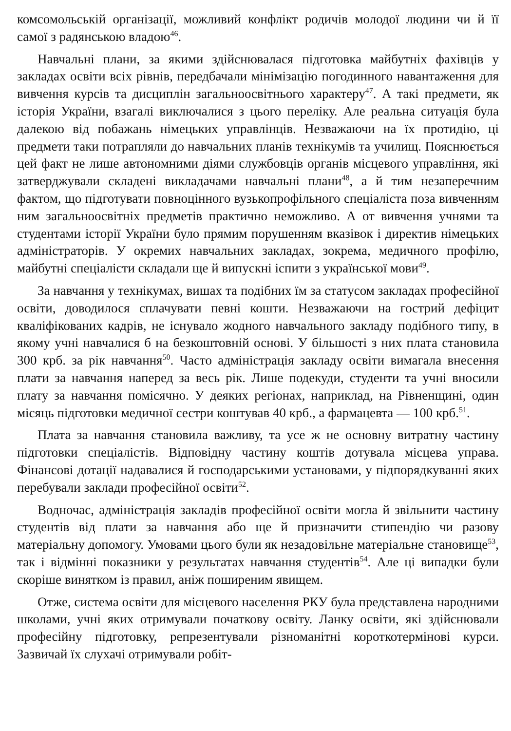комсомольській організації, можливий конфлікт родичів молодої людини чи й її самої з радянською владою<sup>46</sup>.
Навчальні плани, за якими здійснювалася підготовка майбутніх фахівців у закладах освіти всіх рівнів, передбачали мінімізацію погодинного навантаження для вивчення курсів та дисциплін загальноосвітнього характеру<sup>47</sup>. А такі предмети, як історія України, взагалі виключалися з цього переліку. Але реальна ситуація була далекою від побажань німецьких управлінців. Незважаючи на їх протидію, ці предмети таки потрапляли до навчальних планів технікумів та училищ. Пояснюється цей факт не лише автономними діями службовців органів місцевого управління, які затверджували складені викладачами навчальні плани<sup>48</sup>, а й тим незаперечним фактом, що підготувати повноцінного вузькопрофільного спеціаліста поза вивченням ним загальноосвітніх предметів практично неможливо. А от вивчення учнями та студентами історії України було прямим порушенням вказівок і директив німецьких адміністраторів. У окремих навчальних закладах, зокрема, медичного профілю, майбутні спеціалісти складали ще й випускні іспити з української мови<sup>49</sup>.
За навчання у технікумах, вишах та подібних їм за статусом закладах професійної освіти, доводилося сплачувати певні кошти. Незважаючи на гострий дефіцит кваліфікованих кадрів, не існувало жодного навчального закладу подібного типу, в якому учні навчалися б на безкоштовній основі. У більшості з них плата становила 300 крб. за рік навчання<sup>50</sup>. Часто адміністрація закладу освіти вимагала внесення плати за навчання наперед за весь рік. Лише подекуди, студенти та учні вносили плату за навчання помісячно. У деяких регіонах, наприклад, на Рівненщині, один місяць підготовки медичної сестри коштував 40 крб., а фармацевта — 100 крб.<sup>51</sup>.
Плата за навчання становила важливу, та усе ж не основну витратну частину підготовки спеціалістів. Відповідну частину коштів дотувала місцева управа. Фінансові дотації надавалися й господарськими установами, у підпорядкуванні яких перебували заклади професійної освіти<sup>52</sup>.
Водночас, адміністрація закладів професійної освіти могла й звільнити частину студентів від плати за навчання або ще й призначити стипендію чи разову матеріальну допомогу. Умовами цього були як незадовільне матеріальне становище<sup>53</sup>, так і відмінні показники у результатах навчання студентів<sup>54</sup>. Але ці випадки були скоріше винятком із правил, аніж поширеним явищем.
Отже, система освіти для місцевого населення РКУ була представлена народними школами, учні яких отримували початкову освіту. Ланку освіти, які здійснювали професійну підготовку, репрезентували різноманітні короткотермінові курси. Зазвичай їх слухачі отримували робіт-